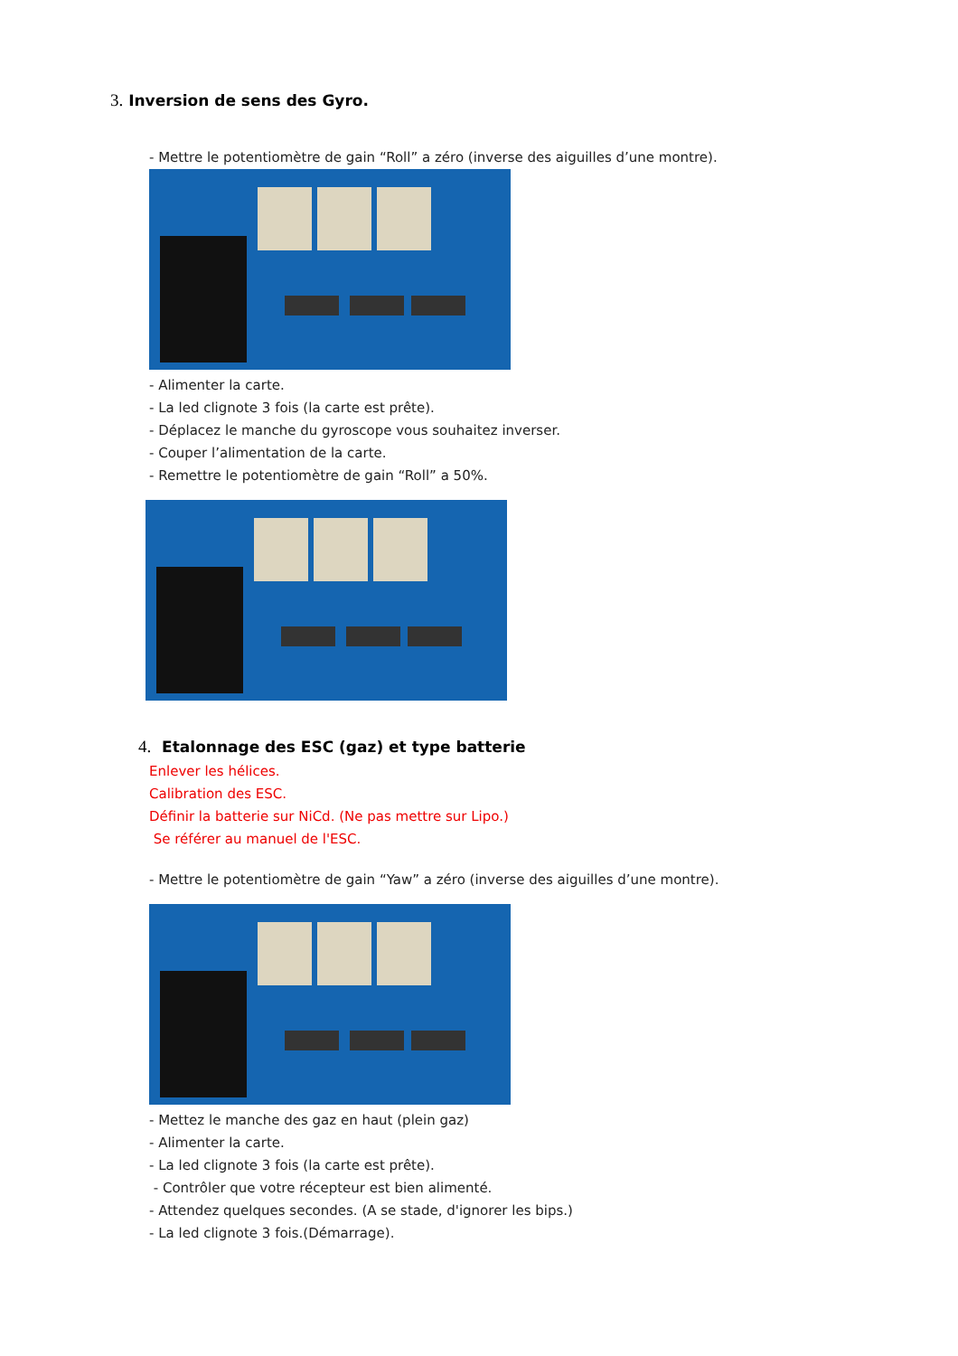3. Inversion de sens des Gyro.
- Mettre le potentiomètre de gain “Roll” a zéro (inverse des aiguilles d’une montre).
- Alimenter la carte.
- La led clignote 3 fois (la carte est prête).
- Déplacez le manche du gyroscope vous souhaitez inverser.
- Couper l’alimentation de la carte.
- Remettre le potentiomètre de gain “Roll” a 50%.
4. Etalonnage des ESC (gaz) et type batterie
Enlever les hélices.
Calibration des ESC.
Définir la batterie sur NiCd. (Ne pas mettre sur Lipo.)
Se référer au manuel de l'ESC.
- Mettre le potentiomètre de gain “Yaw” a zéro (inverse des aiguilles d’une montre).
- Mettez le manche des gaz en haut (plein gaz)
- Alimenter la carte.
- La led clignote 3 fois (la carte est prête).
- Contrôler que votre récepteur est bien alimenté.
- Attendez quelques secondes. (A se stade, d'ignorer les bips.)
- La led clignote 3 fois.(Démarrage).